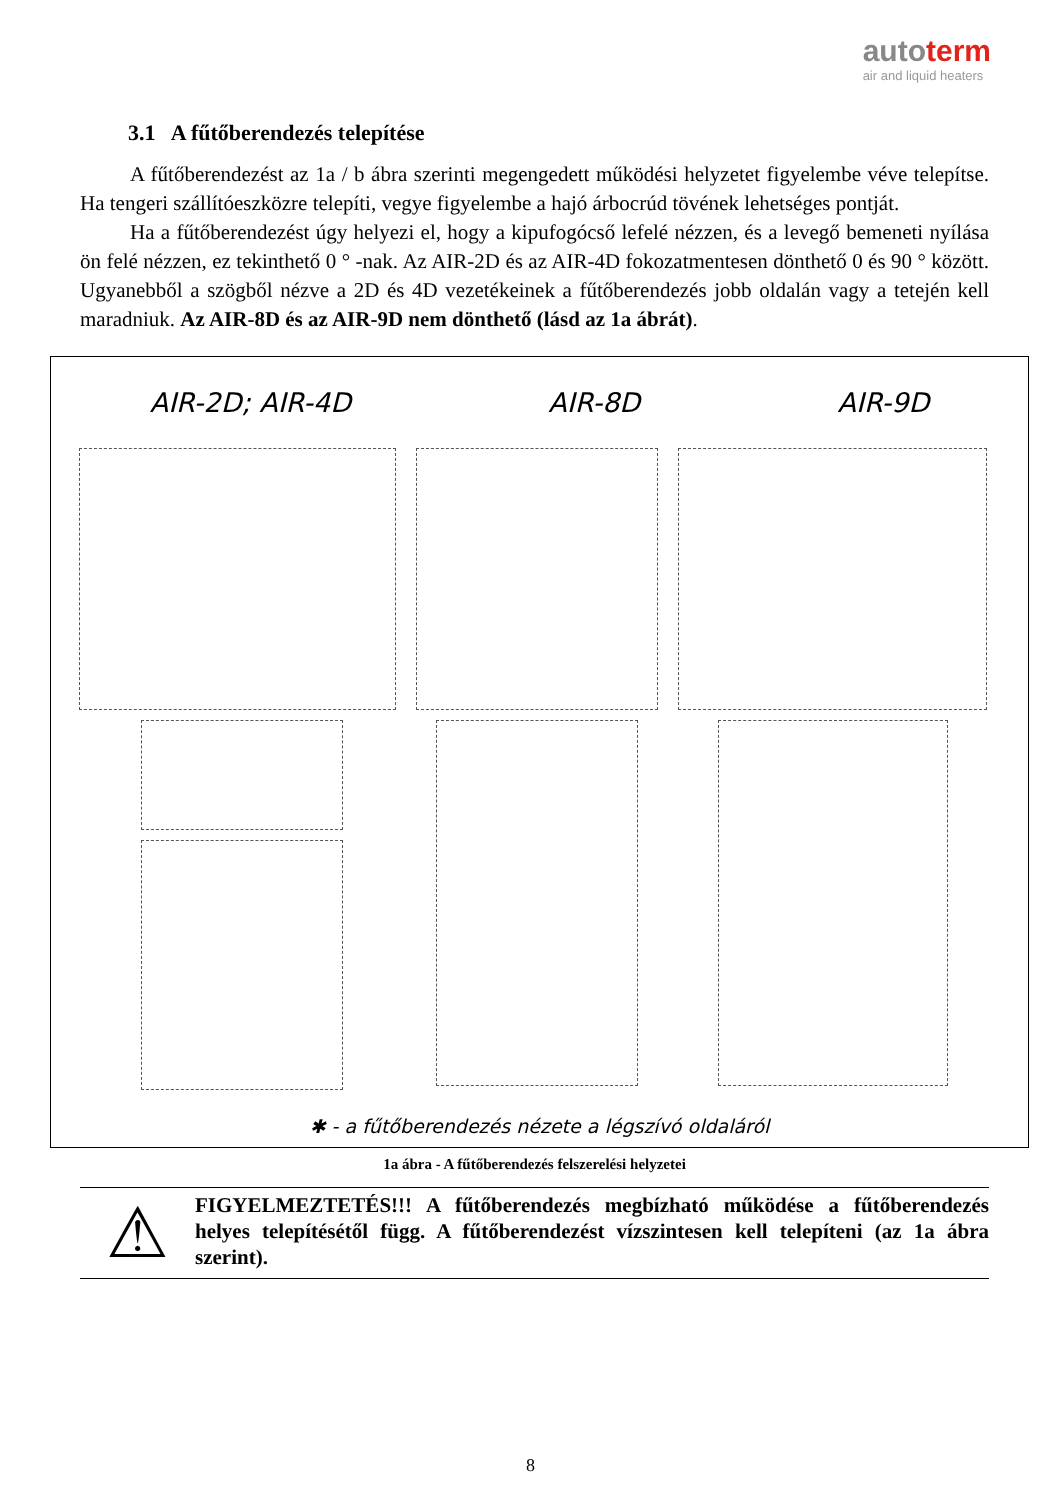autoterm
air and liquid heaters
3.1 A fűtőberendezés telepítése
A fűtőberendezést az 1a / b ábra szerinti megengedett működési helyzetet figyelembe véve telepítse. Ha tengeri szállítóeszközre telepíti, vegye figyelembe a hajó árbocrúd tövének lehetséges pontját.
Ha a fűtőberendezést úgy helyezi el, hogy a kipufogócső lefelé nézzen, és a levegő bemeneti nyílása ön felé nézzen, ez tekinthető 0 ° -nak. Az AIR-2D és az AIR-4D fokozatmentesen dönthető 0 és 90 ° között. Ugyanebből a szögből nézve a 2D és 4D vezetékeinek a fűtőberendezés jobb oldalán vagy a tetején kell maradniuk. Az AIR-8D és az AIR-9D nem dönthető (lásd az 1a ábrát).
AIR-2D; AIR-4D AIR-8D AIR-9D
✱ - a fűtőberendezés nézete a légszívó oldaláról
1a ábra - A fűtőberendezés felszerelési helyzetei
⚠
FIGYELMEZTETÉS!!! A fűtőberendezés megbízható működése a fűtőberendezés helyes telepítésétől függ. A fűtőberendezést vízszintesen kell telepíteni (az 1a ábra szerint).
8